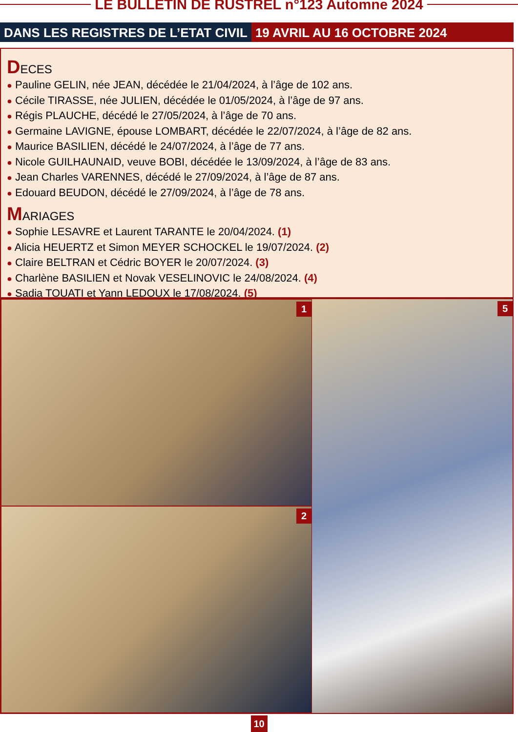LE BULLETIN DE RUSTREL n°123 Automne 2024
DANS LES REGISTRES DE L’ETAT CIVIL
19 AVRIL AU 16 OCTOBRE 2024
DECES
● Pauline GELIN, née JEAN, décédée le 21/04/2024, à l’âge de 102 ans.
● Cécile TIRASSE, née JULIEN, décédée le 01/05/2024, à l’âge de 97 ans.
● Régis PLAUCHE, décédé le 27/05/2024, à l’âge de 70 ans.
● Germaine LAVIGNE, épouse LOMBART, décédée le 22/07/2024, à l’âge de 82 ans.
● Maurice BASILIEN, décédé le 24/07/2024, à l’âge de 77 ans.
● Nicole GUILHAUNAID, veuve BOBI, décédée le 13/09/2024, à l’âge de 83 ans.
● Jean Charles VARENNES, décédé le 27/09/2024, à l’âge de 87 ans.
● Edouard BEUDON, décédé le 27/09/2024, à l’âge de 78 ans.
MARIAGES
● Sophie LESAVRE et Laurent TARANTE le 20/04/2024. (1)
● Alicia HEUERTZ et Simon MEYER SCHOCKEL le 19/07/2024. (2)
● Claire BELTRAN et Cédric BOYER le 20/07/2024. (3)
● Charlène BASILIEN et Novak VESELINOVIC le 24/08/2024. (4)
● Sadia TOUATI et Yann LEDOUX le 17/08/2024. (5)
1
2
5
10